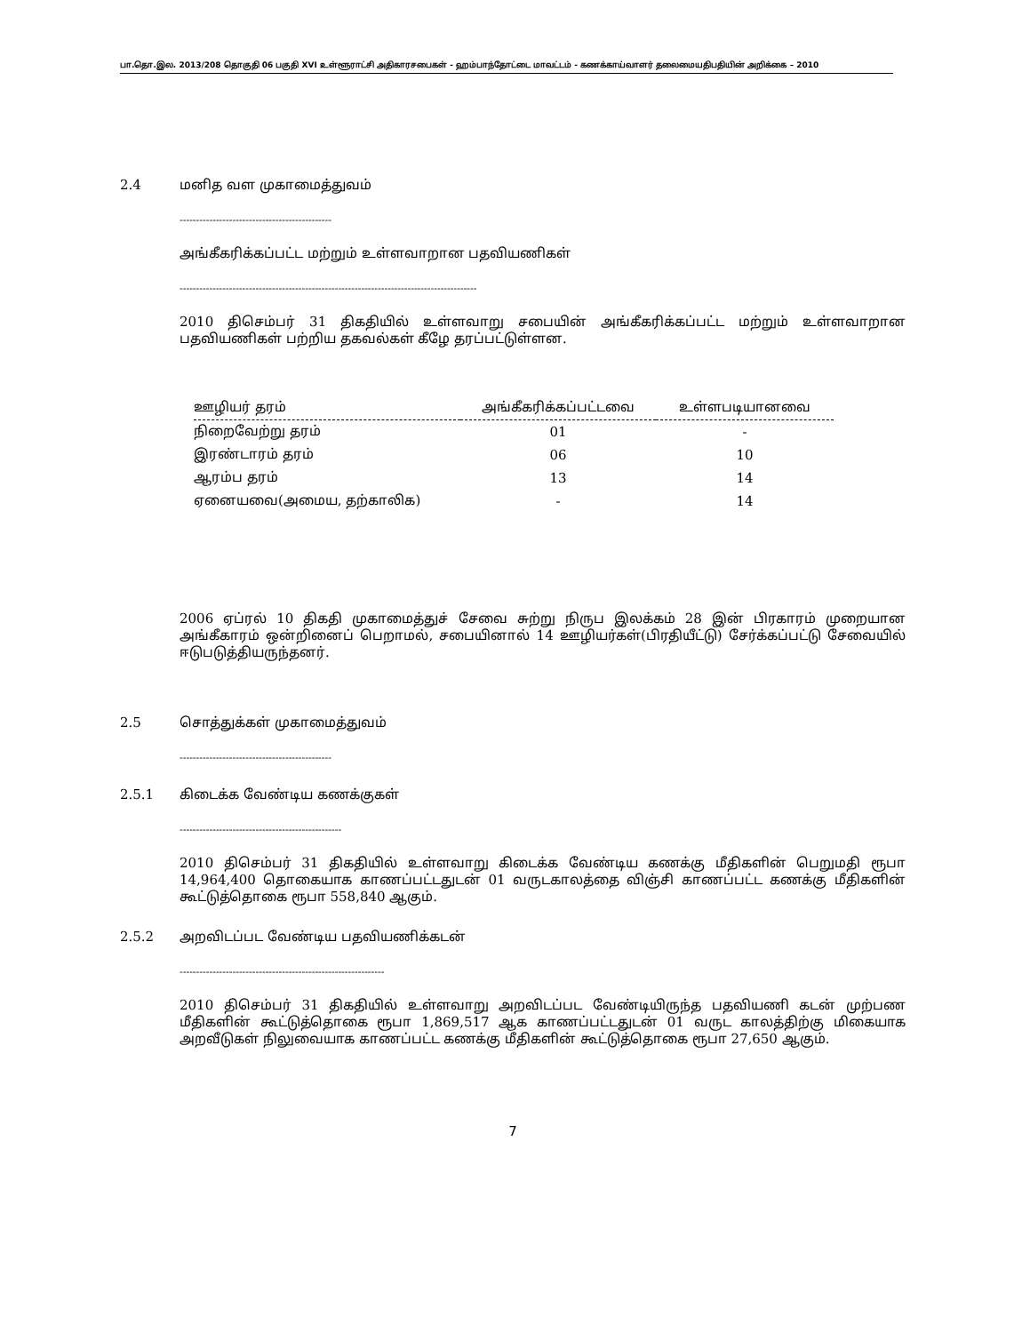பா.தொ.இல. 2013/208 தொகுதி 06 பகுதி XVI உள்ளூராட்சி அதிகாரசபைகள் - ஹம்பாந்தோட்டை மாவட்டம் - கணக்காய்வாளர் தலைமையதிபதியின் அறிக்கை – 2010
2.4 மனித வள முகாமைத்துவம்
----------------------------------------------
அங்கீகரிக்கப்பட்ட மற்றும் உள்ளவாறான பதவியணிகள்
------------------------------------------------------------------------------------------
2010 திசெம்பர் 31 திகதியில் உள்ளவாறு சபையின் அங்கீகரிக்கப்பட்ட மற்றும் உள்ளவாறான பதவியணிகள் பற்றிய தகவல்கள் கீழே தரப்பட்டுள்ளன.
| ஊழியர் தரம் | அங்கீகரிக்கப்பட்டவை | உள்ளபடியானவை |
| --- | --- | --- |
| நிறைவேற்று தரம் | 01 | - |
| இரண்டாரம் தரம் | 06 | 10 |
| ஆரம்ப தரம் | 13 | 14 |
| ஏனையவை(அமைய, தற்காலிக) | - | 14 |
2006 ஏப்ரல் 10 திகதி முகாமைத்துச் சேவை சுற்று நிருப இலக்கம் 28 இன் பிரகாரம் முறையான அங்கீகாரம் ஒன்றினைப் பெறாமல், சபையினால் 14 ஊழியர்கள்(பிரதியீட்டு) சேர்க்கப்பட்டு சேவையில் ஈடுபடுத்தியருந்தனர்.
2.5 சொத்துக்கள் முகாமைத்துவம்
----------------------------------------------
2.5.1 கிடைக்க வேண்டிய கணக்குகள்
-------------------------------------------------
2010 திசெம்பர் 31 திகதியில் உள்ளவாறு கிடைக்க வேண்டிய கணக்கு மீதிகளின் பெறுமதி ரூபா 14,964,400 தொகையாக காணப்பட்டதுடன் 01 வருடகாலத்தை விஞ்சி காணப்பட்ட கணக்கு மீதிகளின் கூட்டுத்தொகை ரூபா 558,840 ஆகும்.
2.5.2 அறவிடப்பட வேண்டிய பதவியணிக்கடன்
--------------------------------------------------------------
2010 திசெம்பர் 31 திகதியில் உள்ளவாறு அறவிடப்பட வேண்டியிருந்த பதவியணி கடன் முற்பண மீதிகளின் கூட்டுத்தொகை ரூபா 1,869,517 ஆக காணப்பட்டதுடன் 01 வருட காலத்திற்கு மிகையாக அறவீடுகள் நிலுவையாக காணப்பட்ட கணக்கு மீதிகளின் கூட்டுத்தொகை ரூபா 27,650 ஆகும்.
7